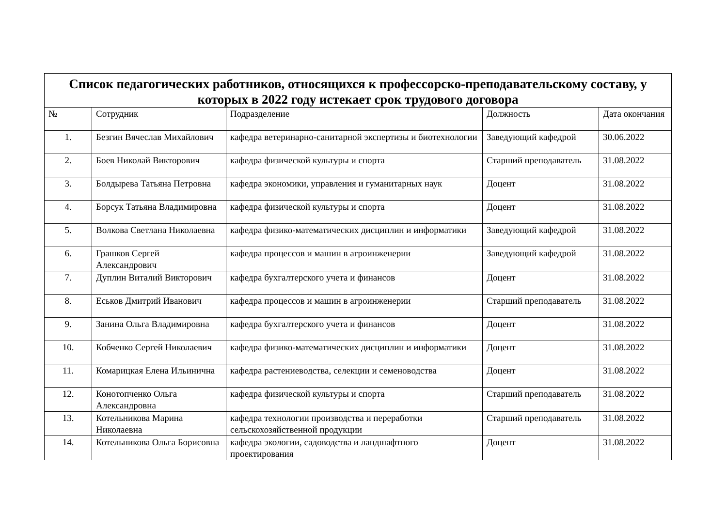| Список педагогических работников, относящихся к профессорско-преподавательскому составу, у которых в 2022 году истекает срок трудового договора | | | | |
| --- | --- | --- | --- | --- |
| № | Сотрудник | Подразделение | Должность | Дата окончания |
| 1. | Безгин Вячеслав Михайлович | кафедра ветеринарно-санитарной экспертизы и биотехнологии | Заведующий кафедрой | 30.06.2022 |
| 2. | Боев Николай Викторович | кафедра физической культуры и спорта | Старший преподаватель | 31.08.2022 |
| 3. | Болдырева Татьяна Петровна | кафедра экономики, управления и гуманитарных наук | Доцент | 31.08.2022 |
| 4. | Борсук Татьяна Владимировна | кафедра физической культуры и спорта | Доцент | 31.08.2022 |
| 5. | Волкова Светлана Николаевна | кафедра физико-математических дисциплин и информатики | Заведующий кафедрой | 31.08.2022 |
| 6. | Грашков Сергей Александрович | кафедра процессов и машин в агроинженерии | Заведующий кафедрой | 31.08.2022 |
| 7. | Дуплин Виталий Викторович | кафедра бухгалтерского учета и финансов | Доцент | 31.08.2022 |
| 8. | Еськов Дмитрий Иванович | кафедра процессов и машин в агроинженерии | Старший преподаватель | 31.08.2022 |
| 9. | Занина Ольга Владимировна | кафедра бухгалтерского учета и финансов | Доцент | 31.08.2022 |
| 10. | Кобченко Сергей Николаевич | кафедра физико-математических дисциплин и информатики | Доцент | 31.08.2022 |
| 11. | Комарицкая Елена Ильинична | кафедра растениеводства, селекции и семеноводства | Доцент | 31.08.2022 |
| 12. | Конотопченко Ольга Александровна | кафедра физической культуры и спорта | Старший преподаватель | 31.08.2022 |
| 13. | Котельникова Марина Николаевна | кафедра технологии производства и переработки сельскохозяйственной продукции | Старший преподаватель | 31.08.2022 |
| 14. | Котельникова Ольга Борисовна | кафедра экологии, садоводства и ландшафтного проектирования | Доцент | 31.08.2022 |